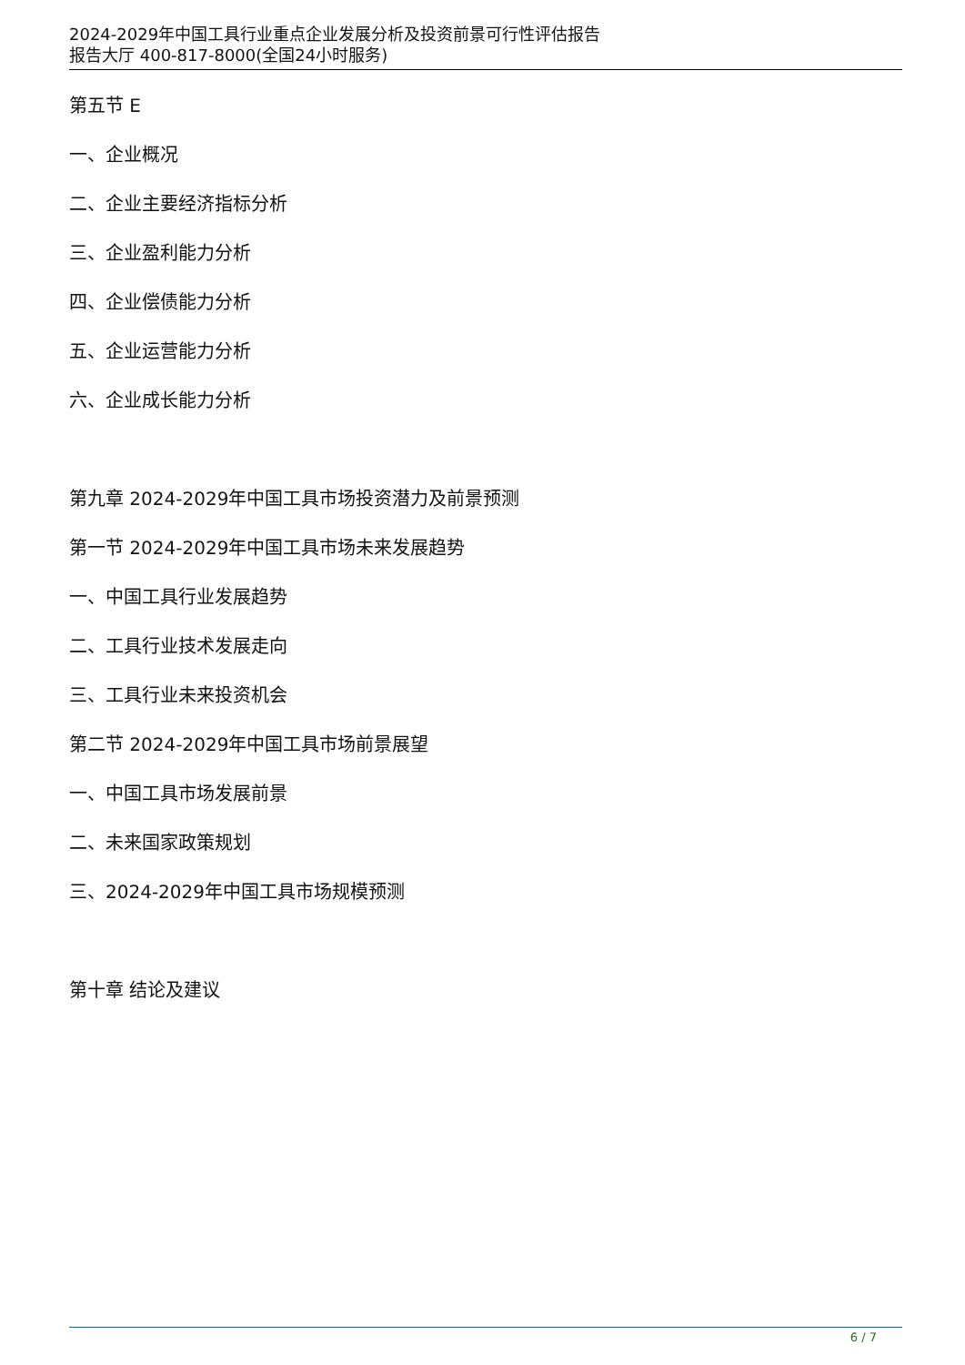2024-2029年中国工具行业重点企业发展分析及投资前景可行性评估报告
报告大厅 400-817-8000(全国24小时服务)
第五节 E
一、企业概况
二、企业主要经济指标分析
三、企业盈利能力分析
四、企业偿债能力分析
五、企业运营能力分析
六、企业成长能力分析
第九章 2024-2029年中国工具市场投资潜力及前景预测
第一节 2024-2029年中国工具市场未来发展趋势
一、中国工具行业发展趋势
二、工具行业技术发展走向
三、工具行业未来投资机会
第二节 2024-2029年中国工具市场前景展望
一、中国工具市场发展前景
二、未来国家政策规划
三、2024-2029年中国工具市场规模预测
第十章 结论及建议
6 / 7